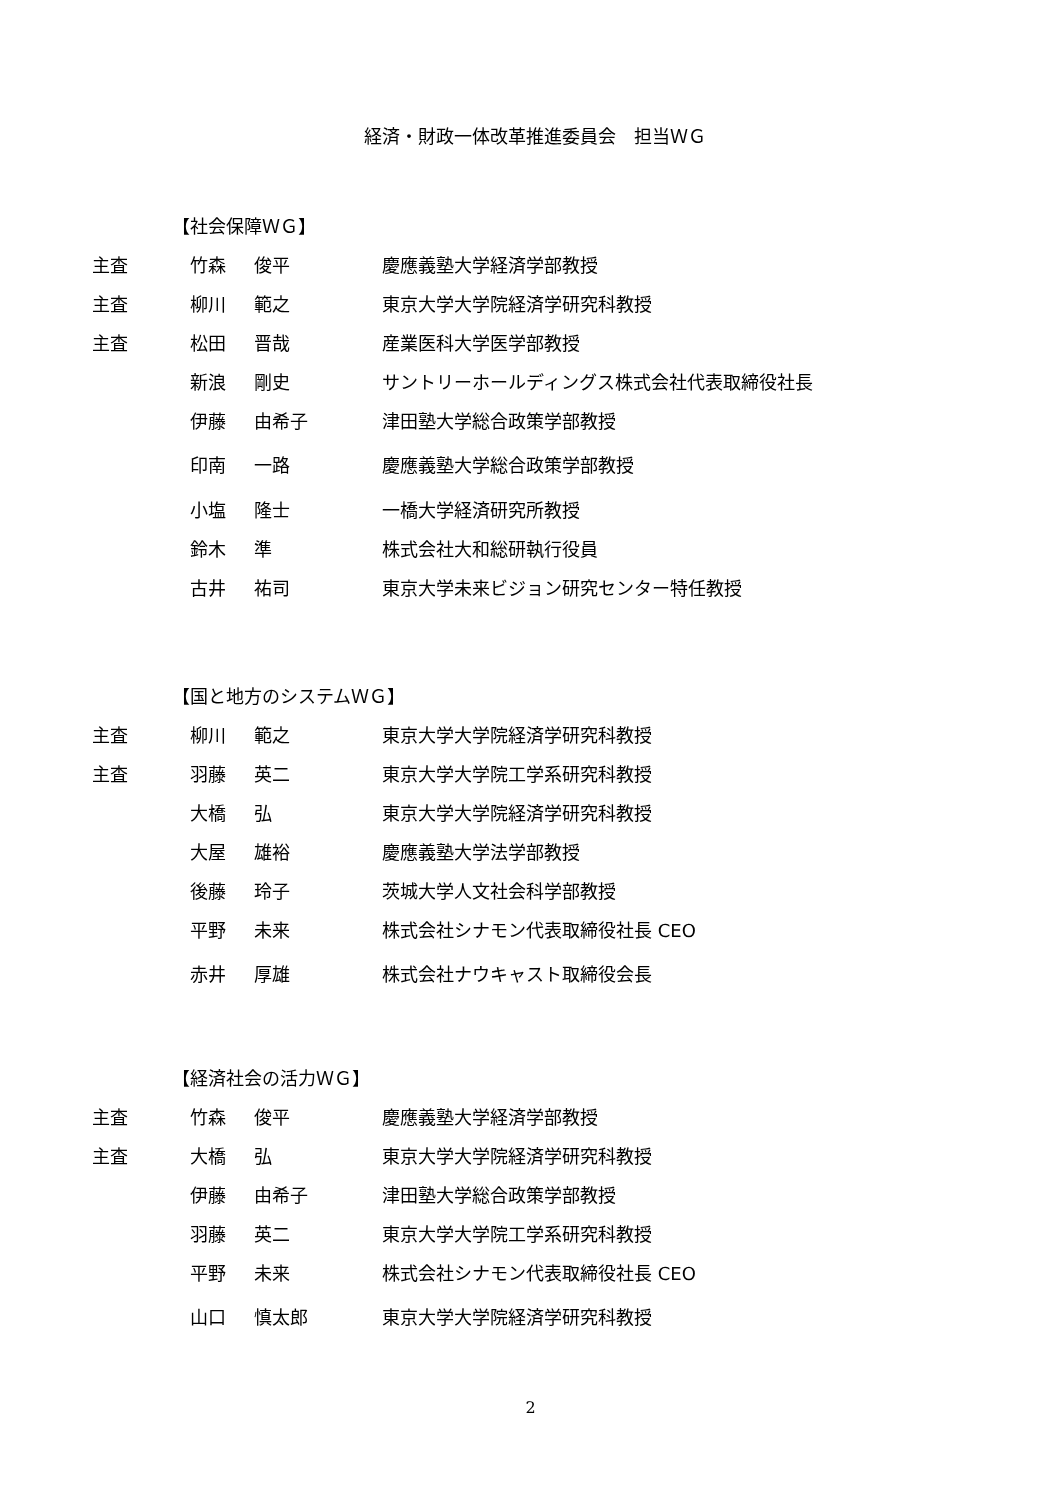経済・財政一体改革推進委員会　担当ＷＧ
【社会保障ＷＧ】
| 主査 | 竹森 | 俊平 | 慶應義塾大学経済学部教授 |
| 主査 | 柳川 | 範之 | 東京大学大学院経済学研究科教授 |
| 主査 | 松田 | 晋哉 | 産業医科大学医学部教授 |
| | 新浪 | 剛史 | サントリーホールディングス株式会社代表取締役社長 |
| | 伊藤 | 由希子 | 津田塾大学総合政策学部教授 |
| | 印南 | 一路 | 慶應義塾大学総合政策学部教授 |
| | 小塩 | 隆士 | 一橋大学経済研究所教授 |
| | 鈴木 | 準 | 株式会社大和総研執行役員 |
| | 古井 | 祐司 | 東京大学未来ビジョン研究センター特任教授 |
【国と地方のシステムＷＧ】
| 主査 | 柳川 | 範之 | 東京大学大学院経済学研究科教授 |
| 主査 | 羽藤 | 英二 | 東京大学大学院工学系研究科教授 |
| | 大橋 | 弘 | 東京大学大学院経済学研究科教授 |
| | 大屋 | 雄裕 | 慶應義塾大学法学部教授 |
| | 後藤 | 玲子 | 茨城大学人文社会科学部教授 |
| | 平野 | 未来 | 株式会社シナモン代表取締役社長 CEO |
| | 赤井 | 厚雄 | 株式会社ナウキャスト取締役会長 |
【経済社会の活力ＷＧ】
| 主査 | 竹森 | 俊平 | 慶應義塾大学経済学部教授 |
| 主査 | 大橋 | 弘 | 東京大学大学院経済学研究科教授 |
| | 伊藤 | 由希子 | 津田塾大学総合政策学部教授 |
| | 羽藤 | 英二 | 東京大学大学院工学系研究科教授 |
| | 平野 | 未来 | 株式会社シナモン代表取締役社長 CEO |
| | 山口 | 慎太郎 | 東京大学大学院経済学研究科教授 |
2